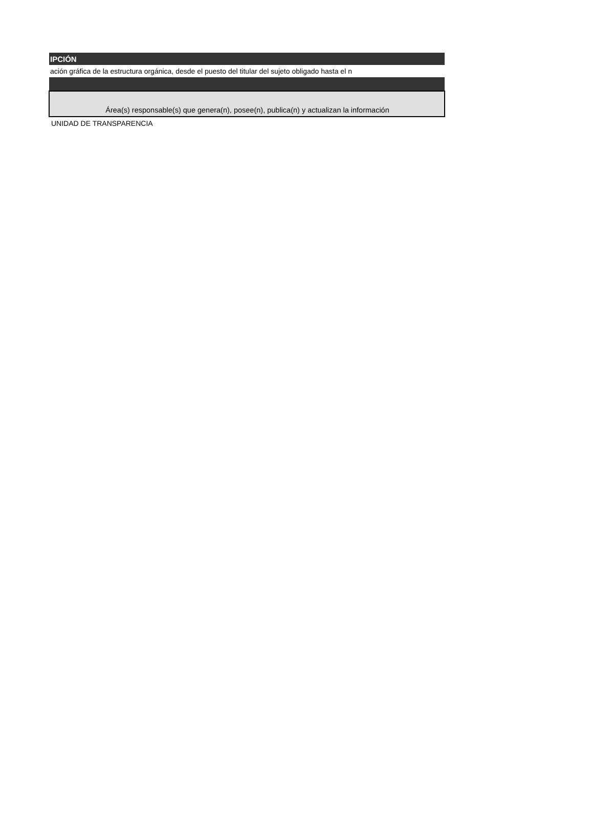| IPCIÓN |
| --- |
| ación gráfica de la estructura orgánica, desde el puesto del titular del sujeto obligado hasta el n |
| Área(s) responsable(s) que genera(n), posee(n), publica(n) y actualizan la información |
| UNIDAD DE TRANSPARENCIA |